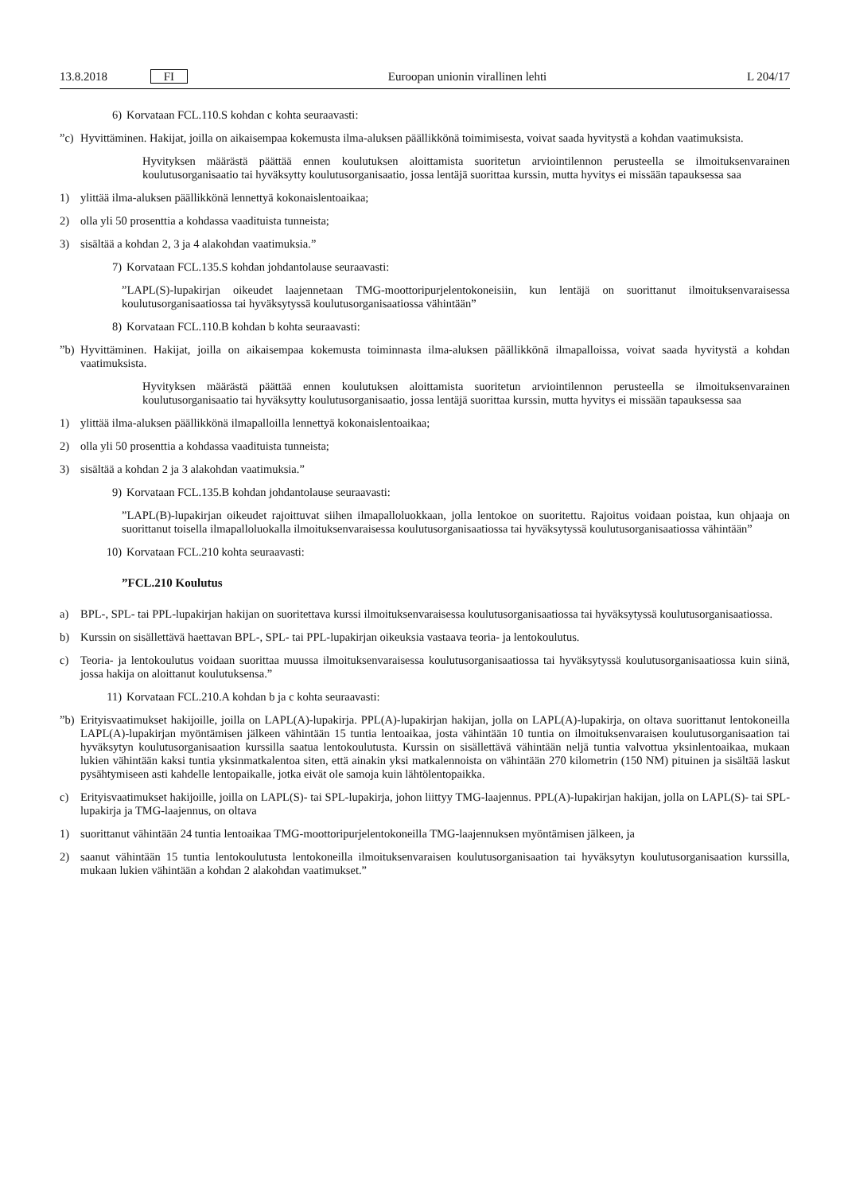13.8.2018 FI Euroopan unionin virallinen lehti L 204/17
6) Korvataan FCL.110.S kohdan c kohta seuraavasti:
”c) Hyvittäminen. Hakijat, joilla on aikaisempaa kokemusta ilma-aluksen päällikkönä toimimisesta, voivat saada hyvitystä a kohdan vaatimuksista.
Hyvityksen määrästä päättää ennen koulutuksen aloittamista suoritetun arviointilennon perusteella se ilmoituk­senvarainen koulutusorganisaatio tai hyväksytty koulutusorganisaatio, jossa lentäjä suorittaa kurssin, mutta hyvitys ei missään tapauksessa saa
1) ylittää ilma-aluksen päällikkönä lennettyä kokonaislentoaikaa;
2) olla yli 50 prosenttia a kohdassa vaadituista tunneista;
3) sisältää a kohdan 2, 3 ja 4 alakohdan vaatimuksia.”
7) Korvataan FCL.135.S kohdan johdantolause seuraavasti:
”LAPL(S)-lupakirjan oikeudet laajennetaan TMG-moottoripurjelentokoneisiin, kun lentäjä on suorittanut ilmoituksen­varaisessa koulutusorganisaatiossa tai hyväksytyssä koulutusorganisaatiossa vähintään”
8) Korvataan FCL.110.B kohdan b kohta seuraavasti:
”b) Hyvittäminen. Hakijat, joilla on aikaisempaa kokemusta toiminnasta ilma-aluksen päällikkönä ilmapalloissa, voivat saada hyvitystä a kohdan vaatimuksista.
Hyvityksen määrästä päättää ennen koulutuksen aloittamista suoritetun arviointilennon perusteella se ilmoituk­senvarainen koulutusorganisaatio tai hyväksytty koulutusorganisaatio, jossa lentäjä suorittaa kurssin, mutta hyvitys ei missään tapauksessa saa
1) ylittää ilma-aluksen päällikkönä ilmapalloilla lennettyä kokonaislentoaikaa;
2) olla yli 50 prosenttia a kohdassa vaadituista tunneista;
3) sisältää a kohdan 2 ja 3 alakohdan vaatimuksia.”
9) Korvataan FCL.135.B kohdan johdantolause seuraavasti:
”LAPL(B)-lupakirjan oikeudet rajoittuvat siihen ilmapalloluokkaan, jolla lentokoe on suoritettu. Rajoitus voidaan poistaa, kun ohjaaja on suorittanut toisella ilmapalloluokalla ilmoituksenvaraisessa koulutusorganisaatiossa tai hyväksytyssä koulutusorganisaatiossa vähintään”
10) Korvataan FCL.210 kohta seuraavasti:
”FCL.210 Koulutus
a) BPL-, SPL- tai PPL-lupakirjan hakijan on suoritettava kurssi ilmoituksenvaraisessa koulutusorganisaatiossa tai hyväksytyssä koulutusorganisaatiossa.
b) Kurssin on sisällettävä haettavan BPL-, SPL- tai PPL-lupakirjan oikeuksia vastaava teoria- ja lentokoulutus.
c) Teoria- ja lentokoulutus voidaan suorittaa muussa ilmoituksenvaraisessa koulutusorganisaatiossa tai hyväksytyssä koulutusorganisaatiossa kuin siinä, jossa hakija on aloittanut koulutuksensa.”
11) Korvataan FCL.210.A kohdan b ja c kohta seuraavasti:
”b) Erityisvaatimukset hakijoille, joilla on LAPL(A)-lupakirja. PPL(A)-lupakirjan hakijan, jolla on LAPL(A)-lupakirja, on oltava suorittanut lentokoneilla LAPL(A)-lupakirjan myöntämisen jälkeen vähintään 15 tuntia lentoaikaa, josta vähintään 10 tuntia on ilmoituksenvaraisen koulutusorganisaation tai hyväksytyn koulutusorganisaation kurssilla saatua lentokoulutusta. Kurssin on sisällettävä vähintään neljä tuntia valvottua yksinlentoaikaa, mukaan lukien vähintään kaksi tuntia yksinmatkalentoa siten, että ainakin yksi matkalennoista on vähintään 270 kilometrin (150 NM) pituinen ja sisältää laskut pysähtymiseen asti kahdelle lentopaikalle, jotka eivät ole samoja kuin lähtölentopaikka.
c) Erityisvaatimukset hakijoille, joilla on LAPL(S)- tai SPL-lupakirja, johon liittyy TMG-laajennus. PPL(A)-lupakirjan hakijan, jolla on LAPL(S)- tai SPL-lupakirja ja TMG-laajennus, on oltava
1) suorittanut vähintään 24 tuntia lentoaikaa TMG-moottoripurjelentokoneilla TMG-laajennuksen myöntämisen jälkeen, ja
2) saanut vähintään 15 tuntia lentokoulutusta lentokoneilla ilmoituksenvaraisen koulutusorganisaation tai hyväksytyn koulutusorganisaation kurssilla, mukaan lukien vähintään a kohdan 2 alakohdan vaatimukset.”